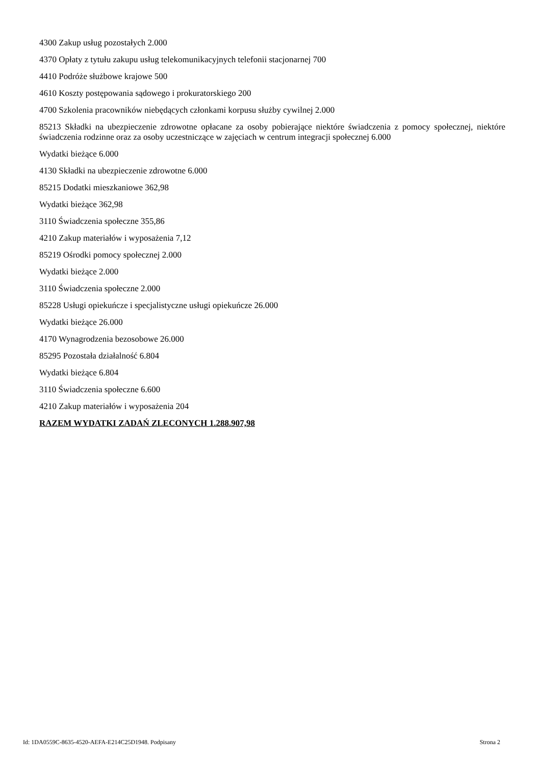4300 Zakup usług pozostałych 2.000
4370 Opłaty z tytułu zakupu usług telekomunikacyjnych telefonii stacjonarnej 700
4410 Podróże służbowe krajowe 500
4610 Koszty postępowania sądowego i prokuratorskiego 200
4700 Szkolenia pracowników niebędących członkami korpusu służby cywilnej 2.000
85213 Składki na ubezpieczenie zdrowotne opłacane za osoby pobierające niektóre świadczenia z pomocy społecznej, niektóre świadczenia rodzinne oraz za osoby uczestniczące w zajęciach w centrum integracji społecznej 6.000
Wydatki bieżące 6.000
4130 Składki na ubezpieczenie zdrowotne 6.000
85215 Dodatki mieszkaniowe 362,98
Wydatki bieżące 362,98
3110 Świadczenia społeczne 355,86
4210 Zakup materiałów i wyposażenia 7,12
85219 Ośrodki pomocy społecznej 2.000
Wydatki bieżące 2.000
3110 Świadczenia społeczne 2.000
85228 Usługi opiekuńcze i specjalistyczne usługi opiekuńcze 26.000
Wydatki bieżące 26.000
4170 Wynagrodzenia bezosobowe 26.000
85295 Pozostała działalność 6.804
Wydatki bieżące 6.804
3110 Świadczenia społeczne 6.600
4210 Zakup materiałów i wyposażenia 204
RAZEM WYDATKI ZADAŃ ZLECONYCH 1.288.907,98
Id: 1DA0559C-8635-4520-AEFA-E214C25D1948. Podpisany Strona 2